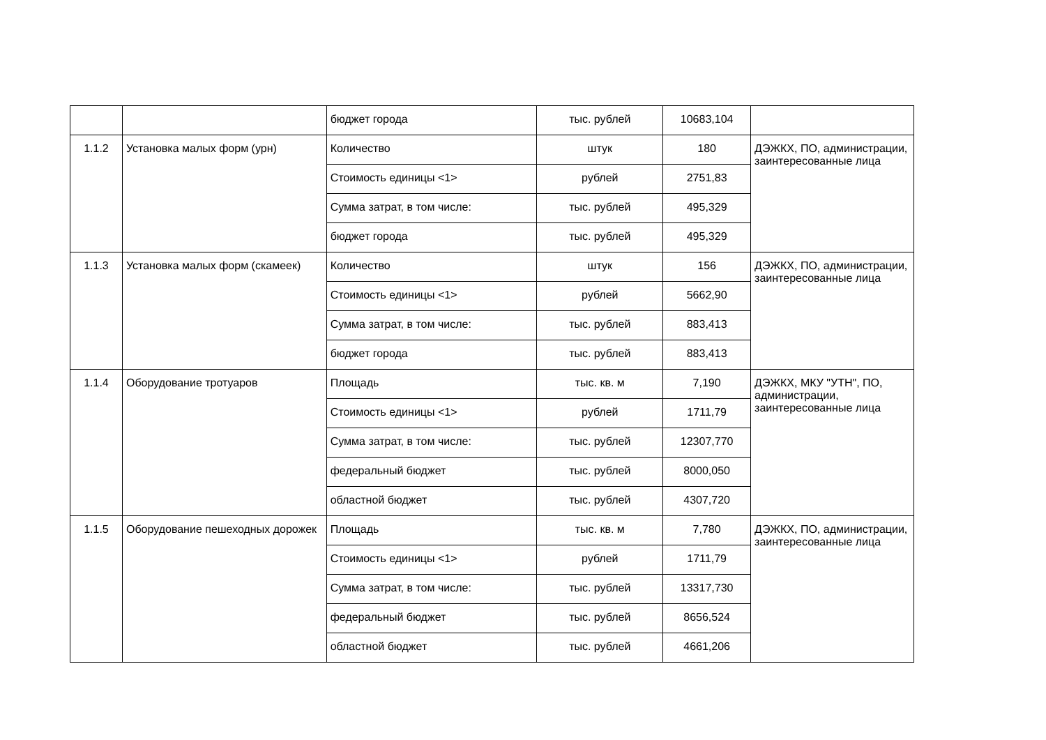| | | бюджет города | тыс. рублей | 10683,104 | |
| 1.1.2 | Установка малых форм (урн) | Количество | штук | 180 | ДЭЖКХ, ПО, администрации, заинтересованные лица |
| | | Стоимость единицы <1> | рублей | 2751,83 | |
| | | Сумма затрат, в том числе: | тыс. рублей | 495,329 | |
| | | бюджет города | тыс. рублей | 495,329 | |
| 1.1.3 | Установка малых форм (скамеек) | Количество | штук | 156 | ДЭЖКХ, ПО, администрации, заинтересованные лица |
| | | Стоимость единицы <1> | рублей | 5662,90 | |
| | | Сумма затрат, в том числе: | тыс. рублей | 883,413 | |
| | | бюджет города | тыс. рублей | 883,413 | |
| 1.1.4 | Оборудование тротуаров | Площадь | тыс. кв. м | 7,190 | ДЭЖКХ, МКУ "УТН", ПО, администрации, заинтересованные лица |
| | | Стоимость единицы <1> | рублей | 1711,79 | |
| | | Сумма затрат, в том числе: | тыс. рублей | 12307,770 | |
| | | федеральный бюджет | тыс. рублей | 8000,050 | |
| | | областной бюджет | тыс. рублей | 4307,720 | |
| 1.1.5 | Оборудование пешеходных дорожек | Площадь | тыс. кв. м | 7,780 | ДЭЖКХ, ПО, администрации, заинтересованные лица |
| | | Стоимость единицы <1> | рублей | 1711,79 | |
| | | Сумма затрат, в том числе: | тыс. рублей | 13317,730 | |
| | | федеральный бюджет | тыс. рублей | 8656,524 | |
| | | областной бюджет | тыс. рублей | 4661,206 | |